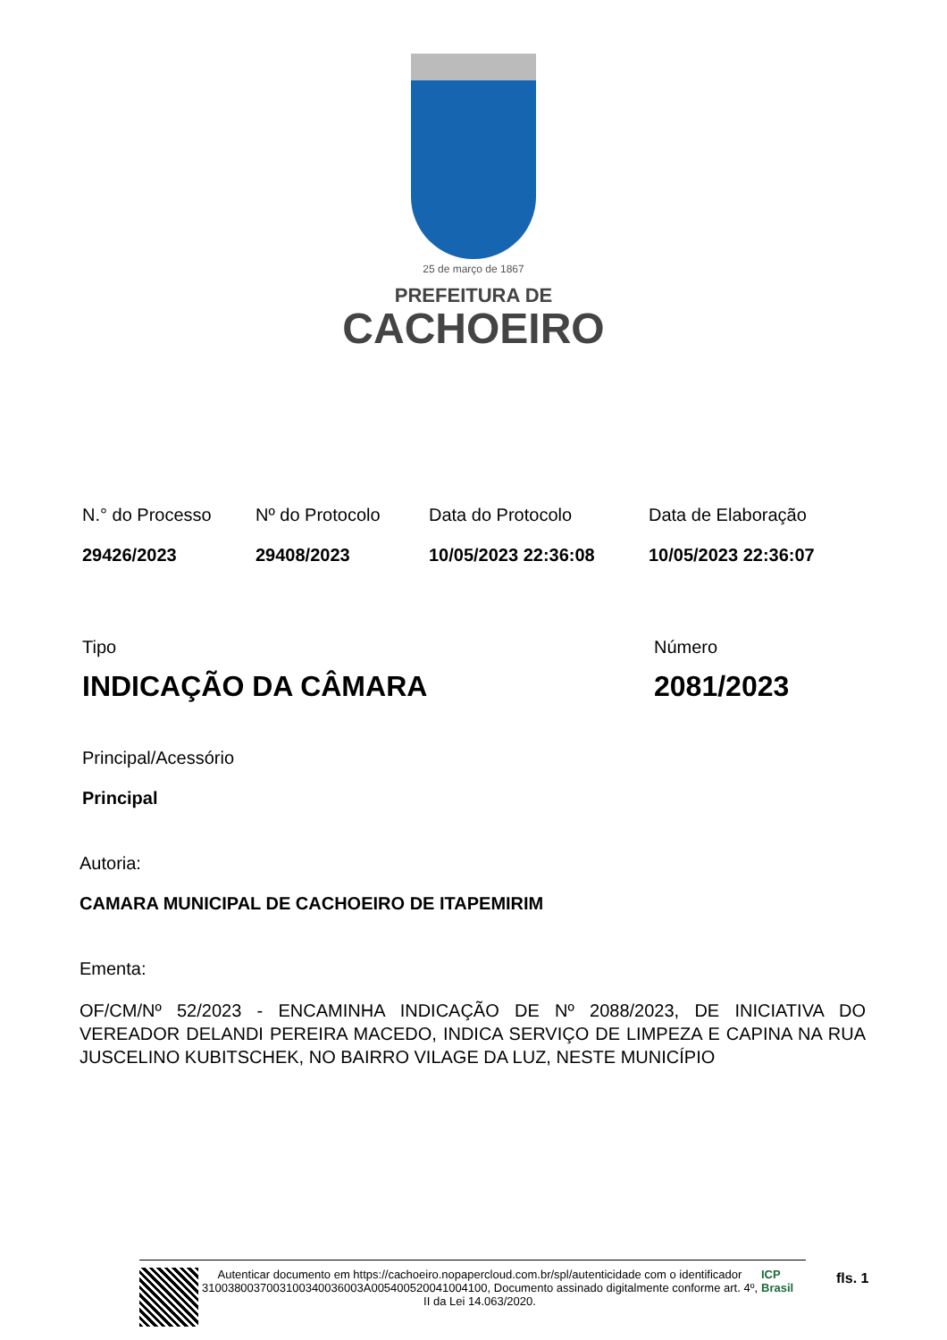25 de março de 1867
PREFEITURA DE
CACHOEIRO
N.° do Processo
29426/2023
Nº do Protocolo
29408/2023
Data do Protocolo
10/05/2023 22:36:08
Data de Elaboração
10/05/2023 22:36:07
Tipo
INDICAÇÃO DA CÂMARA
Número
2081/2023
Principal/Acessório
Principal
Autoria:
CAMARA MUNICIPAL DE CACHOEIRO DE ITAPEMIRIM
Ementa:
OF/CM/Nº 52/2023 - ENCAMINHA INDICAÇÃO DE Nº 2088/2023, DE INICIATIVA DO VEREADOR DELANDI PEREIRA MACEDO, INDICA SERVIÇO DE LIMPEZA E CAPINA NA RUA JUSCELINO KUBITSCHEK, NO BAIRRO VILAGE DA LUZ, NESTE MUNICÍPIO
Autenticar documento em https://cachoeiro.nopapercloud.com.br/spl/autenticidade com o identificador 3100380037003100340036003A005400520041004100, Documento assinado digitalmente conforme art. 4º, II da Lei 14.063/2020.
ICP Brasil
fls. 1